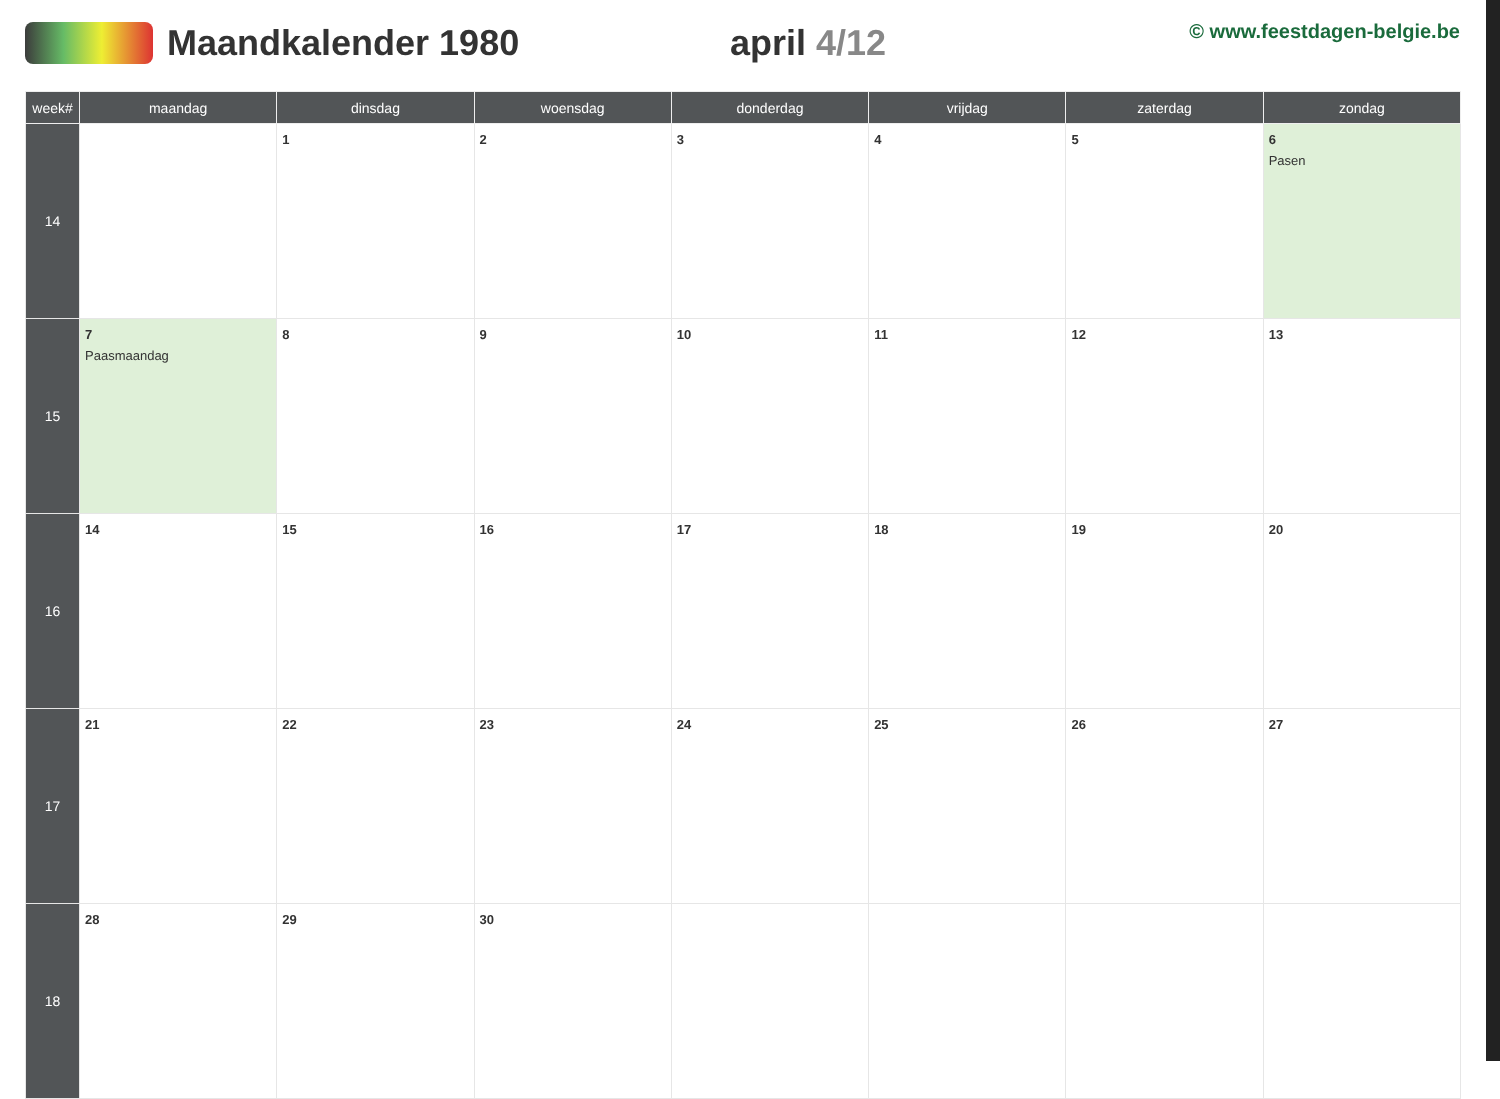Maandkalender 1980 april 4/12
© www.feestdagen-belgie.be
| week# | maandag | dinsdag | woensdag | donderdag | vrijdag | zaterdag | zondag |
| --- | --- | --- | --- | --- | --- | --- | --- |
| 14 | | 1 | 2 | 3 | 4 | 5 | 6 Pasen |
| 15 | 7 Paasmaandag | 8 | 9 | 10 | 11 | 12 | 13 |
| 16 | 14 | 15 | 16 | 17 | 18 | 19 | 20 |
| 17 | 21 | 22 | 23 | 24 | 25 | 26 | 27 |
| 18 | 28 | 29 | 30 | | | | |